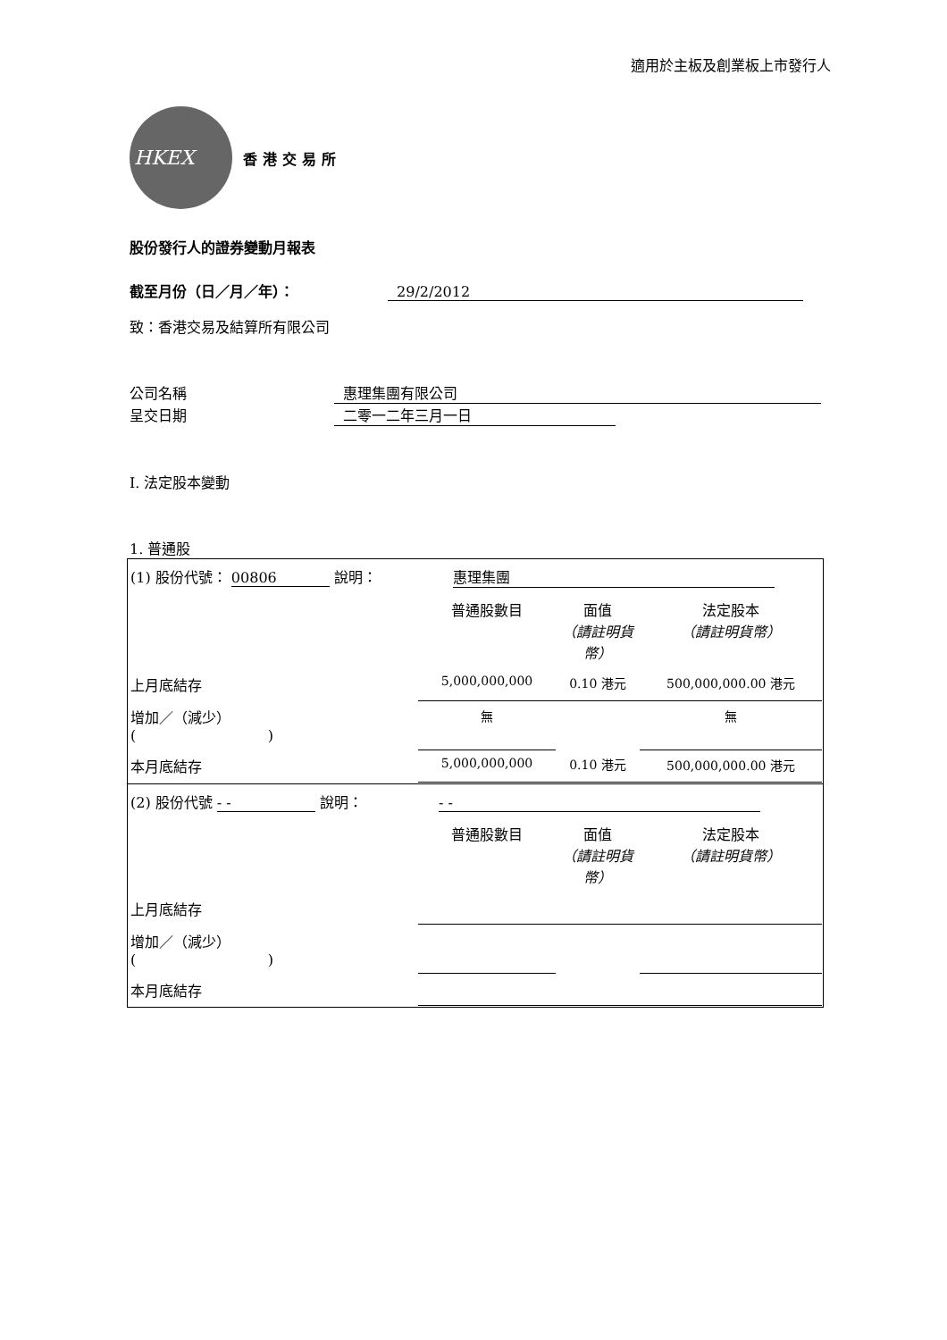適用於主板及創業板上市發行人
HKEX
香港交易所
股份發行人的證券變動月報表
截至月份（日／月／年）： 29/2/2012
致：香港交易及結算所有限公司
公司名稱 惠理集團有限公司
呈交日期 二零一二年三月一日
I. 法定股本變動
1. 普通股
| / (1) 股份代號： 00806 說明： 惠理集團 / / / / / / 普通股數目 / 面值 （請註明貨幣） / 法定股本 （請註明貨幣） / / 上月底結存 / 5,000,000,000 / 0.10 港元 / 500,000,000.00 港元 / / 增加／（減少） ( ) / 無 / / 無 / / 本月底結存 / 5,000,000,000 / 0.10 港元 / 500,000,000.00 港元 / |
| / (2) 股份代號 - - 說明： - - / / / / / / 普通股數目 / 面值 （請註明貨幣） / 法定股本 （請註明貨幣） / / 上月底結存 / / / / / 增加／（減少） ( ) / / / / / 本月底結存 / / / / |